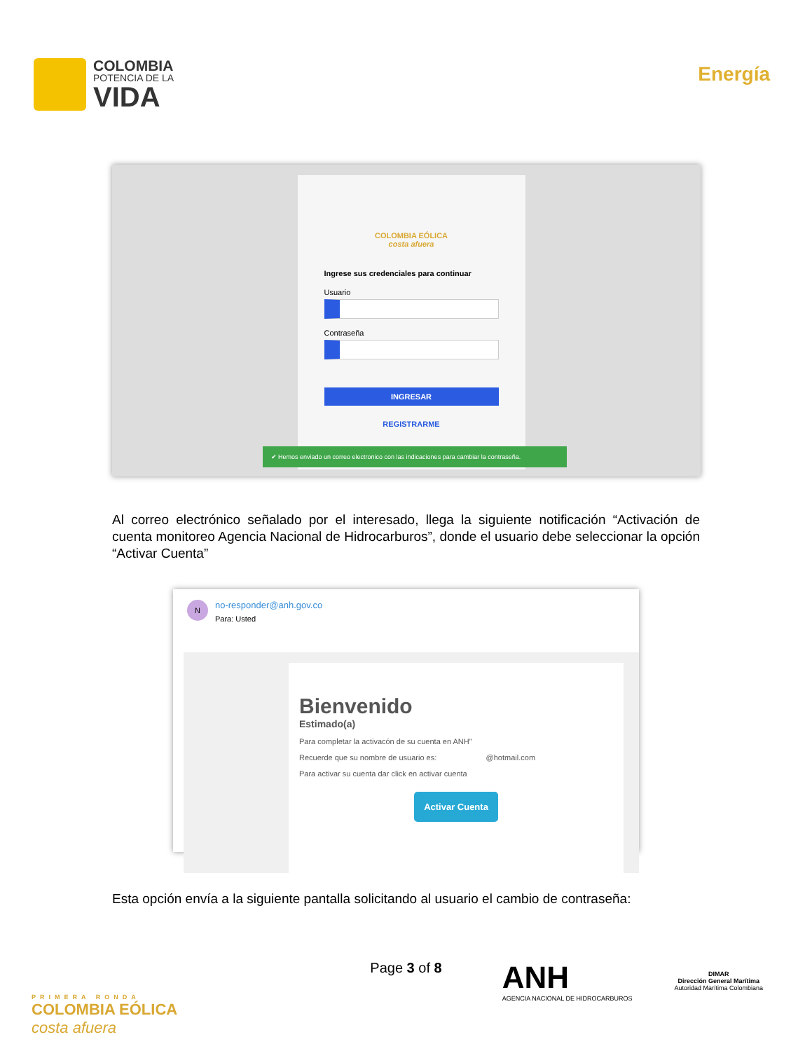COLOMBIA
POTENCIA DE LA
VIDA
Energía
COLOMBIA EÓLICA
costa afuera
Ingrese sus credenciales para continuar
Usuario
Contraseña
INGRESAR
REGISTRARME
✔ Hemos enviado un correo electronico con las indicaciones para cambiar la contraseña.
Al correo electrónico señalado por el interesado, llega la siguiente notificación “Activación de cuenta monitoreo Agencia Nacional de Hidrocarburos”, donde el usuario debe seleccionar la opción “Activar Cuenta”
N
no-responder@anh.gov.co
Para: Usted
Bienvenido
Estimado(a)
Para completar la activacón de su cuenta en ANH"
Recuerde que su nombre de usuario es: @hotmail.com
Para activar su cuenta dar click en activar cuenta
Activar Cuenta
Esta opción envía a la siguiente pantalla solicitando al usuario el cambio de contraseña:
Page 3 of 8
PRIMERA RONDA
COLOMBIA EÓLICA
costa afuera
ANH
AGENCIA NACIONAL DE HIDROCARBUROS
DIMAR
Dirección General Marítima
Autoridad Marítima Colombiana